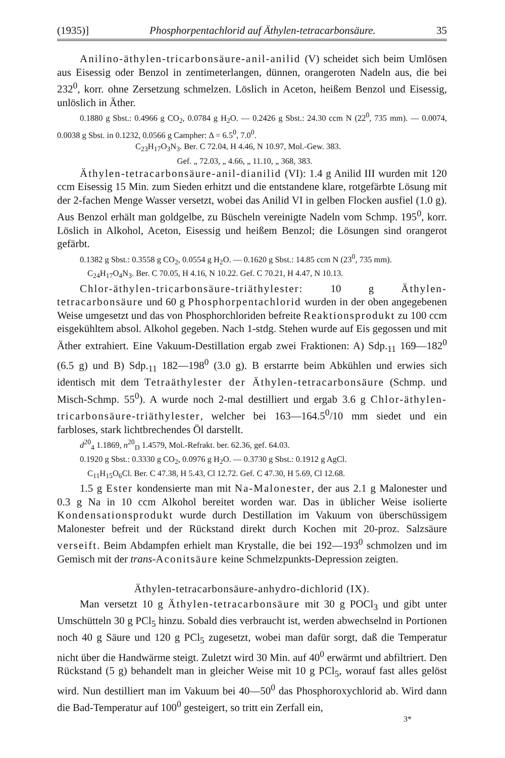(1935)] Phosphorpentachlorid auf Äthylen-tetracarbonsäure. 35
Anilino-äthylen-tricarbonsäure-anil-anilid (V) scheidet sich beim Umlösen aus Eisessig oder Benzol in zentimeterlangen, dünnen, orangeroten Nadeln aus, die bei 232<sup>0</sup>, korr. ohne Zersetzung schmelzen. Löslich in Aceton, heißem Benzol und Eisessig, unlöslich in Äther.
0.1880 g Sbst.: 0.4966 g CO<sub>2</sub>, 0.0784 g H<sub>2</sub>O. — 0.2426 g Sbst.: 24.30 ccm N (22<sup>0</sup>, 735 mm). — 0.0074, 0.0038 g Sbst. in 0.1232, 0.0566 g Campher: Δ = 6.5<sup>0</sup>, 7.0<sup>0</sup>.
C<sub>23</sub>H<sub>17</sub>O<sub>3</sub>N<sub>3</sub>. Ber. C 72.04, H 4.46, N 10.97, Mol.-Gew. 383.
Gef. „ 72.03, „ 4.66, „ 11.10, „ 368, 383.
Äthylen-tetracarbonsäure-anil-dianilid (VI): 1.4 g Anilid III wurden mit 120 ccm Eisessig 15 Min. zum Sieden erhitzt und die entstandene klare, rotgefärbte Lösung mit der 2-fachen Menge Wasser versetzt, wobei das Anilid VI in gelben Flocken ausfiel (1.0 g). Aus Benzol erhält man goldgelbe, zu Büscheln vereinigte Nadeln vom Schmp. 195<sup>0</sup>, korr. Löslich in Alkohol, Aceton, Eisessig und heißem Benzol; die Lösungen sind orangerot gefärbt.
0.1382 g Sbst.: 0.3558 g CO<sub>2</sub>, 0.0554 g H<sub>2</sub>O. — 0.1620 g Sbst.: 14.85 ccm N (23<sup>0</sup>, 735 mm).
C<sub>24</sub>H<sub>17</sub>O<sub>4</sub>N<sub>3</sub>. Ber. C 70.05, H 4.16, N 10.22. Gef. C 70.21, H 4.47, N 10.13.
Chlor-äthylen-tricarbonsäure-triäthylester: 10 g Äthylen-tetracarbonsäure und 60 g Phosphorpentachlorid wurden in der oben angegebenen Weise umgesetzt und das von Phosphorchloriden befreite Reaktionsprodukt zu 100 ccm eisgekühltem absol. Alkohol gegeben. Nach 1-stdg. Stehen wurde auf Eis gegossen und mit Äther extrahiert. Eine Vakuum-Destillation ergab zwei Fraktionen: A) Sdp.<sub>11</sub> 169—182<sup>0</sup> (6.5 g) und B) Sdp.<sub>11</sub> 182—198<sup>0</sup> (3.0 g). B erstarrte beim Abkühlen und erwies sich identisch mit dem Tetraäthylester der Äthylen-tetracarbonsäure (Schmp. und Misch-Schmp. 55<sup>0</sup>). A wurde noch 2-mal destilliert und ergab 3.6 g Chlor-äthylen-tricarbonsäure-triäthylester, welcher bei 163—164.5<sup>0</sup>/10 mm siedet und ein farbloses, stark lichtbrechendes Öl darstellt.
d<sup>20</sup><sub>4</sub> 1.1869, n<sup>20</sup><sub>D</sub> 1.4579, Mol.-Refrakt. ber. 62.36, gef. 64.03.
0.1920 g Sbst.: 0.3330 g CO<sub>2</sub>, 0.0976 g H<sub>2</sub>O. — 0.3730 g Sbst.: 0.1912 g AgCl.
C<sub>11</sub>H<sub>15</sub>O<sub>6</sub>Cl. Ber. C 47.38, H 5.43, Cl 12.72. Gef. C 47.30, H 5.69, Cl 12.68.
1.5 g Ester kondensierte man mit Na-Malonester, der aus 2.1 g Malonester und 0.3 g Na in 10 ccm Alkohol bereitet worden war. Das in üblicher Weise isolierte Kondensationsprodukt wurde durch Destillation im Vakuum von überschüssigem Malonester befreit und der Rückstand direkt durch Kochen mit 20-proz. Salzsäure verseift. Beim Abdampfen erhielt man Krystalle, die bei 192—193<sup>0</sup> schmolzen und im Gemisch mit der trans-Aconitsäure keine Schmelzpunkts-Depression zeigten.
Äthylen-tetracarbonsäure-anhydro-dichlorid (IX).
Man versetzt 10 g Äthylen-tetracarbonsäure mit 30 g POCl<sub>3</sub> und gibt unter Umschütteln 30 g PCl<sub>5</sub> hinzu. Sobald dies verbraucht ist, werden abwechselnd in Portionen noch 40 g Säure und 120 g PCl<sub>5</sub> zugesetzt, wobei man dafür sorgt, daß die Temperatur nicht über die Handwärme steigt. Zuletzt wird 30 Min. auf 40<sup>0</sup> erwärmt und abfiltriert. Den Rückstand (5 g) behandelt man in gleicher Weise mit 10 g PCl<sub>5</sub>, worauf fast alles gelöst wird. Nun destilliert man im Vakuum bei 40—50<sup>0</sup> das Phosphoroxychlorid ab. Wird dann die Bad-Temperatur auf 100<sup>0</sup> gesteigert, so tritt ein Zerfall ein,
3*